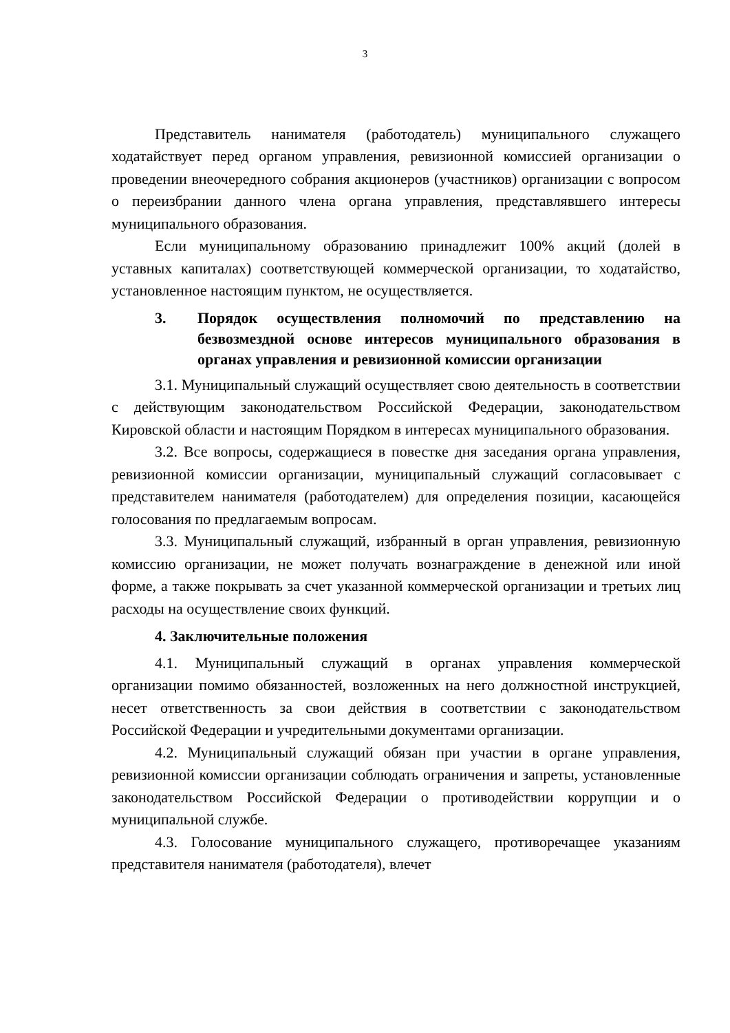3
Представитель нанимателя (работодатель) муниципального служащего ходатайствует перед органом управления, ревизионной комиссией организации о проведении внеочередного собрания акционеров (участников) организации с вопросом о переизбрании данного члена органа управления, представлявшего интересы муниципального образования.
Если муниципальному образованию принадлежит 100% акций (долей в уставных капиталах) соответствующей коммерческой организации, то ходатайство, установленное настоящим пунктом, не осуществляется.
3. Порядок осуществления полномочий по представлению на безвозмездной основе интересов муниципального образования в органах управления и ревизионной комиссии организации
3.1. Муниципальный служащий осуществляет свою деятельность в соответствии с действующим законодательством Российской Федерации, законодательством Кировской области и настоящим Порядком в интересах муниципального образования.
3.2. Все вопросы, содержащиеся в повестке дня заседания органа управления, ревизионной комиссии организации, муниципальный служащий согласовывает с представителем нанимателя (работодателем) для определения позиции, касающейся голосования по предлагаемым вопросам.
3.3. Муниципальный служащий, избранный в орган управления, ревизионную комиссию организации, не может получать вознаграждение в денежной или иной форме, а также покрывать за счет указанной коммерческой организации и третьих лиц расходы на осуществление своих функций.
4. Заключительные положения
4.1. Муниципальный служащий в органах управления коммерческой организации помимо обязанностей, возложенных на него должностной инструкцией, несет ответственность за свои действия в соответствии с законодательством Российской Федерации и учредительными документами организации.
4.2. Муниципальный служащий обязан при участии в органе управления, ревизионной комиссии организации соблюдать ограничения и запреты, установленные законодательством Российской Федерации о противодействии коррупции и о муниципальной службе.
4.3. Голосование муниципального служащего, противоречащее указаниям представителя нанимателя (работодателя), влечет